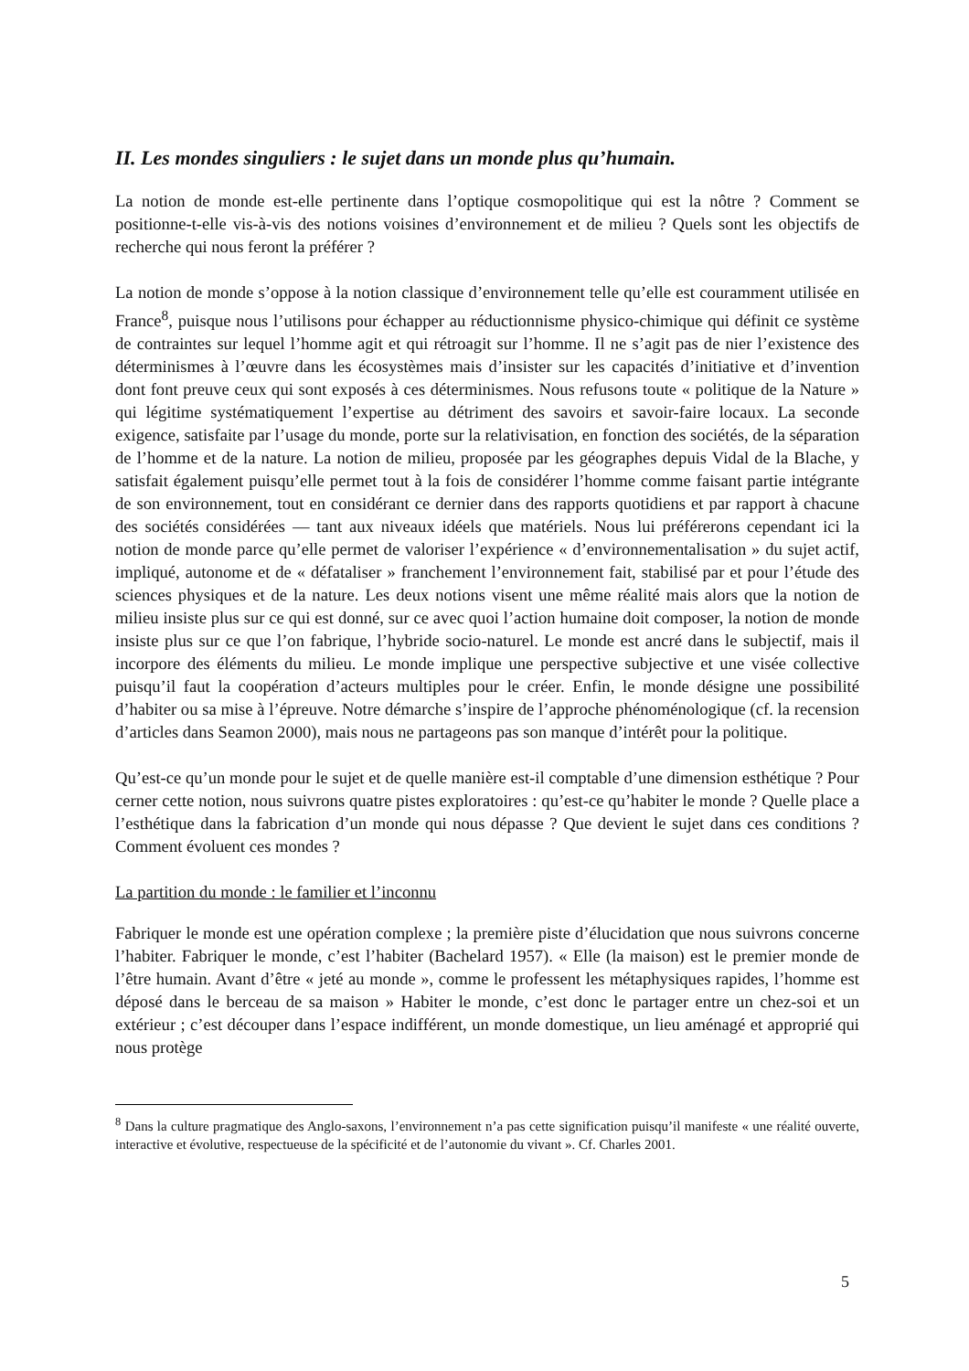II. Les mondes singuliers : le sujet dans un monde plus qu’humain.
La notion de monde est-elle pertinente dans l’optique cosmopolitique qui est la nôtre ? Comment se positionne-t-elle vis-à-vis des notions voisines d’environnement et de milieu ? Quels sont les objectifs de recherche qui nous feront la préférer ?
La notion de monde s’oppose à la notion classique d’environnement telle qu’elle est couramment utilisée en France<sup>8</sup>, puisque nous l’utilisons pour échapper au réductionnisme physico-chimique qui définit ce système de contraintes sur lequel l’homme agit et qui rétroagit sur l’homme. Il ne s’agit pas de nier l’existence des déterminismes à l’œuvre dans les écosystèmes mais d’insister sur les capacités d’initiative et d’invention dont font preuve ceux qui sont exposés à ces déterminismes. Nous refusons toute « politique de la Nature » qui légitime systématiquement l’expertise au détriment des savoirs et savoir-faire locaux. La seconde exigence, satisfaite par l’usage du monde, porte sur la relativisation, en fonction des sociétés, de la séparation de l’homme et de la nature. La notion de milieu, proposée par les géographes depuis Vidal de la Blache, y satisfait également puisqu’elle permet tout à la fois de considérer l’homme comme faisant partie intégrante de son environnement, tout en considérant ce dernier dans des rapports quotidiens et par rapport à chacune des sociétés considérées — tant aux niveaux idéels que matériels. Nous lui préférerons cependant ici la notion de monde parce qu’elle permet de valoriser l’expérience « d’environnementalisation » du sujet actif, impliqué, autonome et de « défataliser » franchement l’environnement fait, stabilisé par et pour l’étude des sciences physiques et de la nature. Les deux notions visent une même réalité mais alors que la notion de milieu insiste plus sur ce qui est donné, sur ce avec quoi l’action humaine doit composer, la notion de monde insiste plus sur ce que l’on fabrique, l’hybride socio-naturel. Le monde est ancré dans le subjectif, mais il incorpore des éléments du milieu. Le monde implique une perspective subjective et une visée collective puisqu’il faut la coopération d’acteurs multiples pour le créer. Enfin, le monde désigne une possibilité d’habiter ou sa mise à l’épreuve. Notre démarche s’inspire de l’approche phénoménologique (cf. la recension d’articles dans Seamon 2000), mais nous ne partageons pas son manque d’intérêt pour la politique.
Qu’est-ce qu’un monde pour le sujet et de quelle manière est-il comptable d’une dimension esthétique ? Pour cerner cette notion, nous suivrons quatre pistes exploratoires : qu’est-ce qu’habiter le monde ? Quelle place a l’esthétique dans la fabrication d’un monde qui nous dépasse ? Que devient le sujet dans ces conditions ? Comment évoluent ces mondes ?
La partition du monde : le familier et l’inconnu
Fabriquer le monde est une opération complexe ; la première piste d’élucidation que nous suivrons concerne l’habiter. Fabriquer le monde, c’est l’habiter (Bachelard 1957). « Elle (la maison) est le premier monde de l’être humain. Avant d’être « jeté au monde », comme le professent les métaphysiques rapides, l’homme est déposé dans le berceau de sa maison » Habiter le monde, c’est donc le partager entre un chez-soi et un extérieur ; c’est découper dans l’espace indifférent, un monde domestique, un lieu aménagé et approprié qui nous protège
<sup>8</sup> Dans la culture pragmatique des Anglo-saxons, l’environnement n’a pas cette signification puisqu’il manifeste « une réalité ouverte, interactive et évolutive, respectueuse de la spécificité et de l’autonomie du vivant ». Cf. Charles 2001.
5